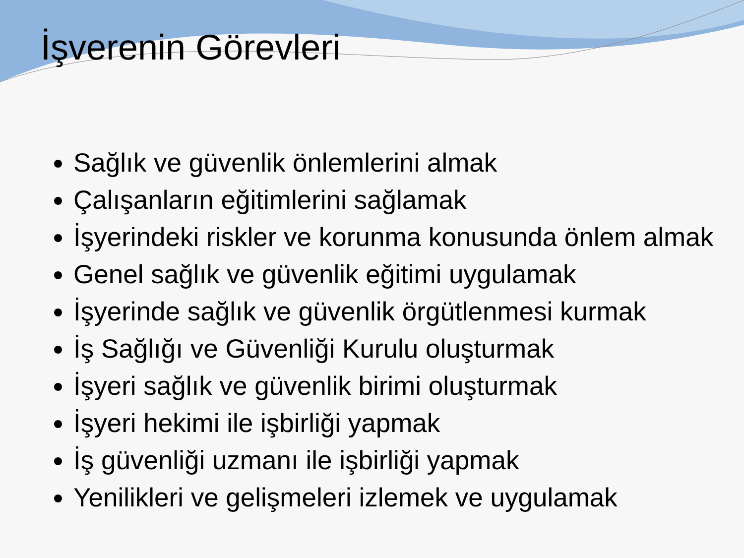İşverenin Görevleri
Sağlık ve güvenlik önlemlerini almak
Çalışanların eğitimlerini sağlamak
İşyerindeki riskler ve korunma konusunda önlem almak
Genel sağlık ve güvenlik eğitimi uygulamak
İşyerinde sağlık ve güvenlik örgütlenmesi kurmak
İş Sağlığı ve Güvenliği Kurulu oluşturmak
İşyeri sağlık ve güvenlik birimi oluşturmak
İşyeri hekimi ile işbirliği yapmak
İş güvenliği uzmanı ile işbirliği yapmak
Yenilikleri ve gelişmeleri izlemek ve uygulamak